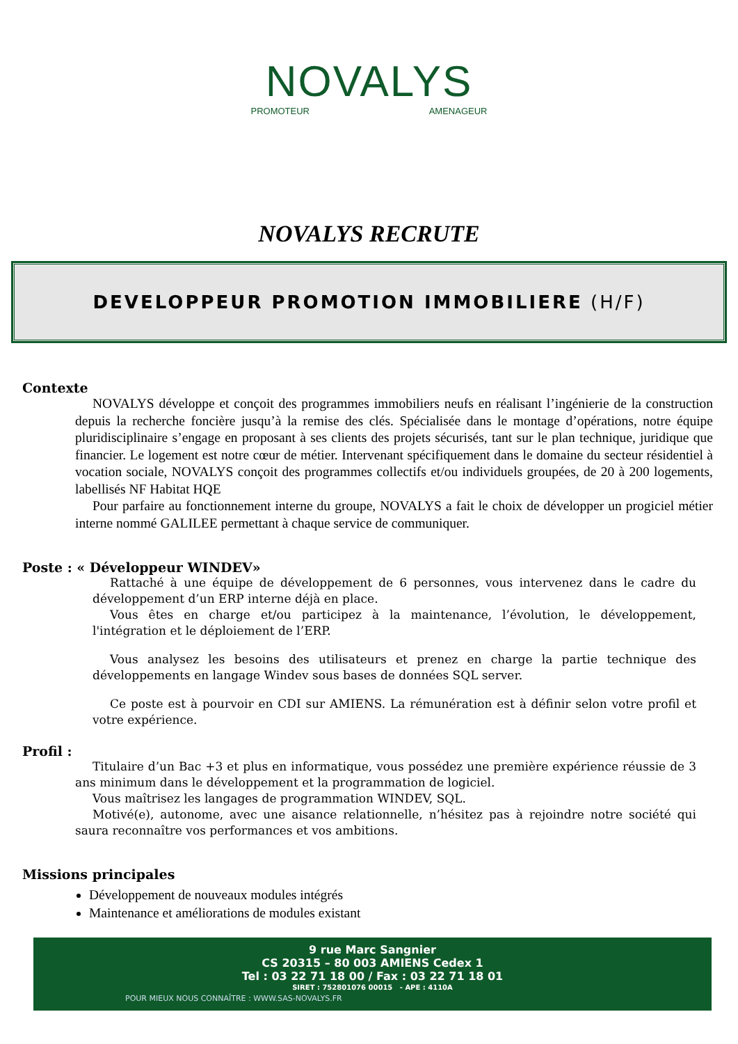NOVALYS
PROMOTEUR AMENAGEUR
NOVALYS RECRUTE
DEVELOPPEUR PROMOTION IMMOBILIERE (H/F)
Contexte
NOVALYS développe et conçoit des programmes immobiliers neufs en réalisant l’ingénierie de la construction depuis la recherche foncière jusqu’à la remise des clés. Spécialisée dans le montage d’opérations, notre équipe pluridisciplinaire s’engage en proposant à ses clients des projets sécurisés, tant sur le plan technique, juridique que financier. Le logement est notre cœur de métier. Intervenant spécifiquement dans le domaine du secteur résidentiel à vocation sociale, NOVALYS conçoit des programmes collectifs et/ou individuels groupées, de 20 à 200 logements, labellisés NF Habitat HQE
Pour parfaire au fonctionnement interne du groupe, NOVALYS a fait le choix de développer un progiciel métier interne nommé GALILEE permettant à chaque service de communiquer.
Poste : « Développeur WINDEV»
Rattaché à une équipe de développement de 6 personnes, vous intervenez dans le cadre du développement d’un ERP interne déjà en place.
Vous êtes en charge et/ou participez à la maintenance, l’évolution, le développement, l'intégration et le déploiement de l’ERP.
Vous analysez les besoins des utilisateurs et prenez en charge la partie technique des développements en langage Windev sous bases de données SQL server.
Ce poste est à pourvoir en CDI sur AMIENS. La rémunération est à définir selon votre profil et votre expérience.
Profil :
Titulaire d’un Bac +3 et plus en informatique, vous possédez une première expérience réussie de 3 ans minimum dans le développement et la programmation de logiciel.
Vous maîtrisez les langages de programmation WINDEV, SQL.
Motivé(e), autonome, avec une aisance relationnelle, n’hésitez pas à rejoindre notre société qui saura reconnaître vos performances et vos ambitions.
Missions principales
Développement de nouveaux modules intégrés
Maintenance et améliorations de modules existant
9 rue Marc Sangnier
CS 20315 – 80 003 AMIENS Cedex 1
Tel : 03 22 71 18 00 / Fax : 03 22 71 18 01
SIRET : 752801076 00015 - APE : 4110A
POUR MIEUX NOUS CONNAÎTRE : WWW.SAS-NOVALYS.FR